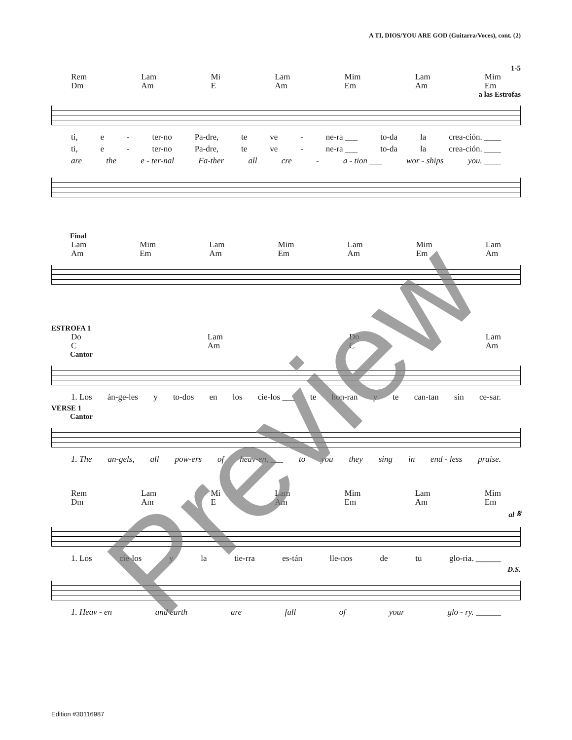A TI, DIOS/YOU ARE GOD (Guitarra/Voces), cont. (2)
1-5
Rem
Dm Lam
Am Mi
E Lam
Am Mim
Em Lam
Am Mim
Em
a las Estrofas
ti, e - ter-no Pa-dre, te ve - ne-ra ___ to-da la crea-ción. ____
ti, e - ter-no Pa-dre, te ve - ne-ra ___ to-da la crea-ción. ____
are the e - ter-nal Fa-ther all cre - a - tion ___ wor - ships you. ____
Final
Lam
Am Mim
Em Lam
Am Mim
Em Lam
Am Mim
Em Lam
Am
ESTROFA 1
Do
C Lam
Am Do
C Lam
Am
Cantor
1. Los án-ge-les y to-dos en los cie-los ___ te hon-ran y te can-tan sin ce-sar.
VERSE 1
Cantor
1. The an-gels, all pow-ers of heav-en, ___ to you they sing in end - less praise.
Rem
Dm Lam
Am Mi
E Lam
Am Mim
Em Lam
Am Mim
Em
al 𝄋
1. Los cie-los y la tie-rra es-tán lle-nos de tu glo-ria. ______
D.S.
1. Heav - en and earth are full of your glo - ry. ______
Preview
Edition #30116987